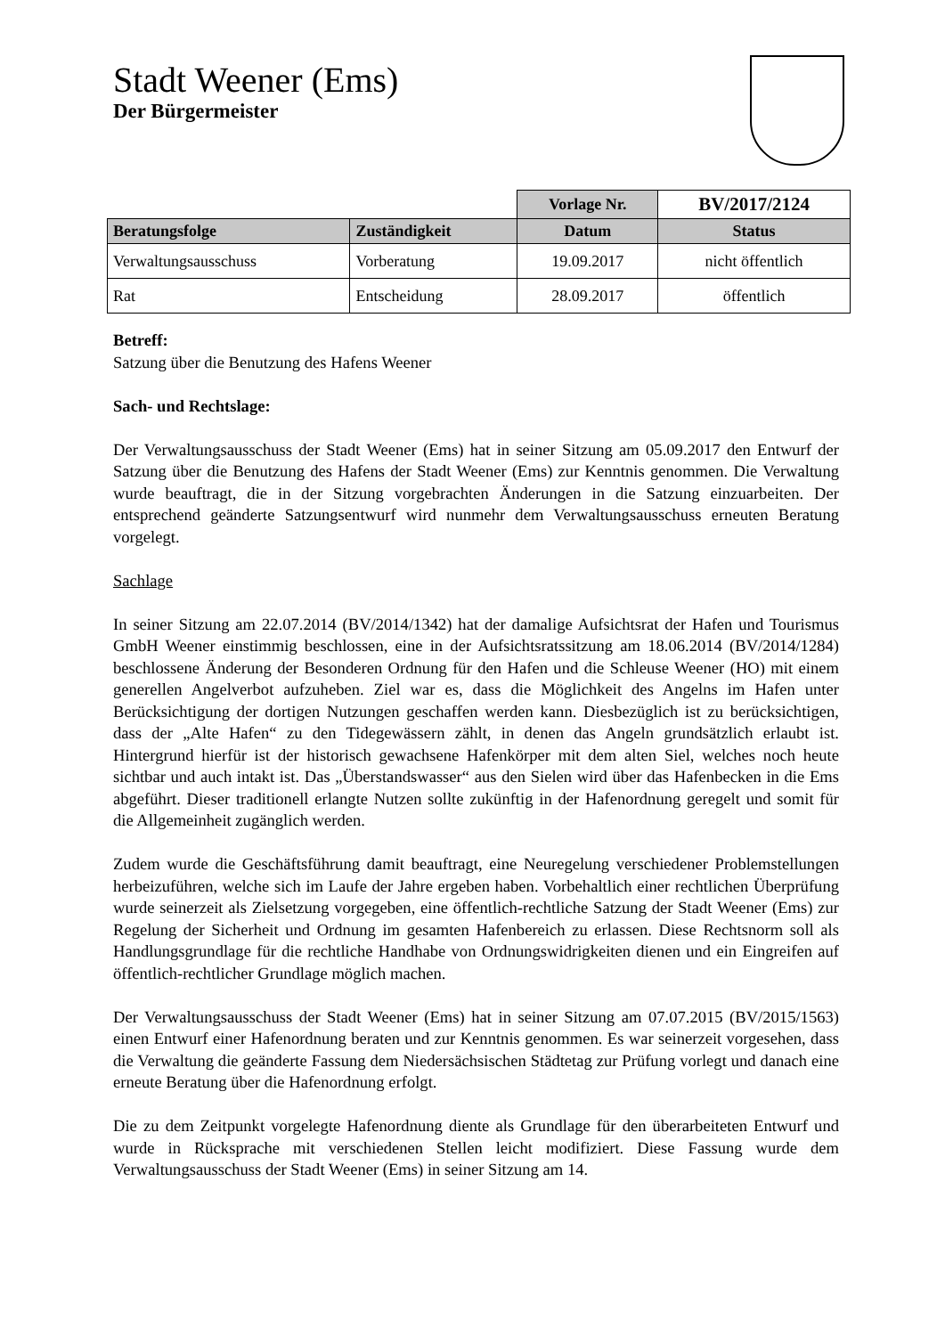Stadt Weener (Ems)
Der Bürgermeister
| | | Vorlage Nr. | BV/2017/2124 |
| Beratungsfolge | Zuständigkeit | Datum | Status |
| Verwaltungsausschuss | Vorberatung | 19.09.2017 | nicht öffentlich |
| Rat | Entscheidung | 28.09.2017 | öffentlich |
Betreff:
Satzung über die Benutzung des Hafens Weener
Sach- und Rechtslage:
Der Verwaltungsausschuss der Stadt Weener (Ems) hat in seiner Sitzung am 05.09.2017 den Entwurf der Satzung über die Benutzung des Hafens der Stadt Weener (Ems) zur Kenntnis genommen. Die Verwaltung wurde beauftragt, die in der Sitzung vorgebrachten Änderungen in die Satzung einzuarbeiten. Der entsprechend geänderte Satzungsentwurf wird nunmehr dem Verwaltungsausschuss erneuten Beratung vorgelegt.
Sachlage
In seiner Sitzung am 22.07.2014 (BV/2014/1342) hat der damalige Aufsichtsrat der Hafen und Tourismus GmbH Weener einstimmig beschlossen, eine in der Aufsichtsratssitzung am 18.06.2014 (BV/2014/1284) beschlossene Änderung der Besonderen Ordnung für den Hafen und die Schleuse Weener (HO) mit einem generellen Angelverbot aufzuheben. Ziel war es, dass die Möglichkeit des Angelns im Hafen unter Berücksichtigung der dortigen Nutzungen geschaffen werden kann. Diesbezüglich ist zu berücksichtigen, dass der „Alte Hafen“ zu den Tidegewässern zählt, in denen das Angeln grundsätzlich erlaubt ist. Hintergrund hierfür ist der historisch gewachsene Hafenkörper mit dem alten Siel, welches noch heute sichtbar und auch intakt ist. Das „Überstandswasser“ aus den Sielen wird über das Hafenbecken in die Ems abgeführt. Dieser traditionell erlangte Nutzen sollte zukünftig in der Hafenordnung geregelt und somit für die Allgemeinheit zugänglich werden.
Zudem wurde die Geschäftsführung damit beauftragt, eine Neuregelung verschiedener Problemstellungen herbeizuführen, welche sich im Laufe der Jahre ergeben haben. Vorbehaltlich einer rechtlichen Überprüfung wurde seinerzeit als Zielsetzung vorgegeben, eine öffentlich-rechtliche Satzung der Stadt Weener (Ems) zur Regelung der Sicherheit und Ordnung im gesamten Hafenbereich zu erlassen. Diese Rechtsnorm soll als Handlungsgrundlage für die rechtliche Handhabe von Ordnungswidrigkeiten dienen und ein Eingreifen auf öffentlich-rechtlicher Grundlage möglich machen.
Der Verwaltungsausschuss der Stadt Weener (Ems) hat in seiner Sitzung am 07.07.2015 (BV/2015/1563) einen Entwurf einer Hafenordnung beraten und zur Kenntnis genommen. Es war seinerzeit vorgesehen, dass die Verwaltung die geänderte Fassung dem Niedersächsischen Städtetag zur Prüfung vorlegt und danach eine erneute Beratung über die Hafenordnung erfolgt.
Die zu dem Zeitpunkt vorgelegte Hafenordnung diente als Grundlage für den überarbeiteten Entwurf und wurde in Rücksprache mit verschiedenen Stellen leicht modifiziert. Diese Fassung wurde dem Verwaltungsausschuss der Stadt Weener (Ems) in seiner Sitzung am 14.